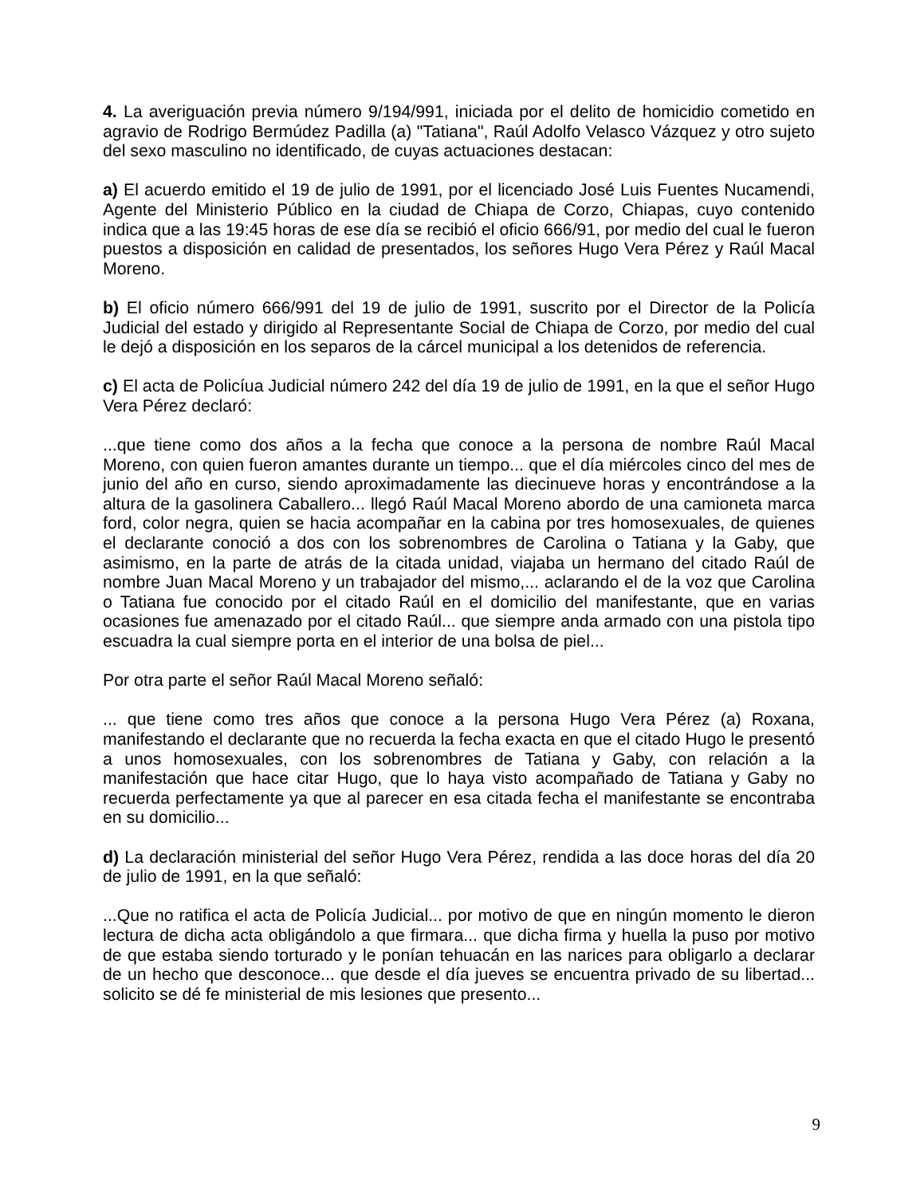4. La averiguación previa número 9/194/991, iniciada por el delito de homicidio cometido en agravio de Rodrigo Bermúdez Padilla (a) "Tatiana", Raúl Adolfo Velasco Vázquez y otro sujeto del sexo masculino no identificado, de cuyas actuaciones destacan:
a) El acuerdo emitido el 19 de julio de 1991, por el licenciado José Luis Fuentes Nucamendi, Agente del Ministerio Público en la ciudad de Chiapa de Corzo, Chiapas, cuyo contenido indica que a las 19:45 horas de ese día se recibió el oficio 666/91, por medio del cual le fueron puestos a disposición en calidad de presentados, los señores Hugo Vera Pérez y Raúl Macal Moreno.
b) El oficio número 666/991 del 19 de julio de 1991, suscrito por el Director de la Policía Judicial del estado y dirigido al Representante Social de Chiapa de Corzo, por medio del cual le dejó a disposición en los separos de la cárcel municipal a los detenidos de referencia.
c) El acta de Policíua Judicial número 242 del día 19 de julio de 1991, en la que el señor Hugo Vera Pérez declaró:
...que tiene como dos años a la fecha que conoce a la persona de nombre Raúl Macal Moreno, con quien fueron amantes durante un tiempo... que el día miércoles cinco del mes de junio del año en curso, siendo aproximadamente las diecinueve horas y encontrándose a la altura de la gasolinera Caballero... llegó Raúl Macal Moreno abordo de una camioneta marca ford, color negra, quien se hacia acompañar en la cabina por tres homosexuales, de quienes el declarante conoció a dos con los sobrenombres de Carolina o Tatiana y la Gaby, que asimismo, en la parte de atrás de la citada unidad, viajaba un hermano del citado Raúl de nombre Juan Macal Moreno y un trabajador del mismo,... aclarando el de la voz que Carolina o Tatiana fue conocido por el citado Raúl en el domicilio del manifestante, que en varias ocasiones fue amenazado por el citado Raúl... que siempre anda armado con una pistola tipo escuadra la cual siempre porta en el interior de una bolsa de piel...
Por otra parte el señor Raúl Macal Moreno señaló:
... que tiene como tres años que conoce a la persona Hugo Vera Pérez (a) Roxana, manifestando el declarante que no recuerda la fecha exacta en que el citado Hugo le presentó a unos homosexuales, con los sobrenombres de Tatiana y Gaby, con relación a la manifestación que hace citar Hugo, que lo haya visto acompañado de Tatiana y Gaby no recuerda perfectamente ya que al parecer en esa citada fecha el manifestante se encontraba en su domicilio...
d) La declaración ministerial del señor Hugo Vera Pérez, rendida a las doce horas del día 20 de julio de 1991, en la que señaló:
...Que no ratifica el acta de Policía Judicial... por motivo de que en ningún momento le dieron lectura de dicha acta obligándolo a que firmara... que dicha firma y huella la puso por motivo de que estaba siendo torturado y le ponían tehuacán en las narices para obligarlo a declarar de un hecho que desconoce... que desde el día jueves se encuentra privado de su libertad... solicito se dé fe ministerial de mis lesiones que presento...
9